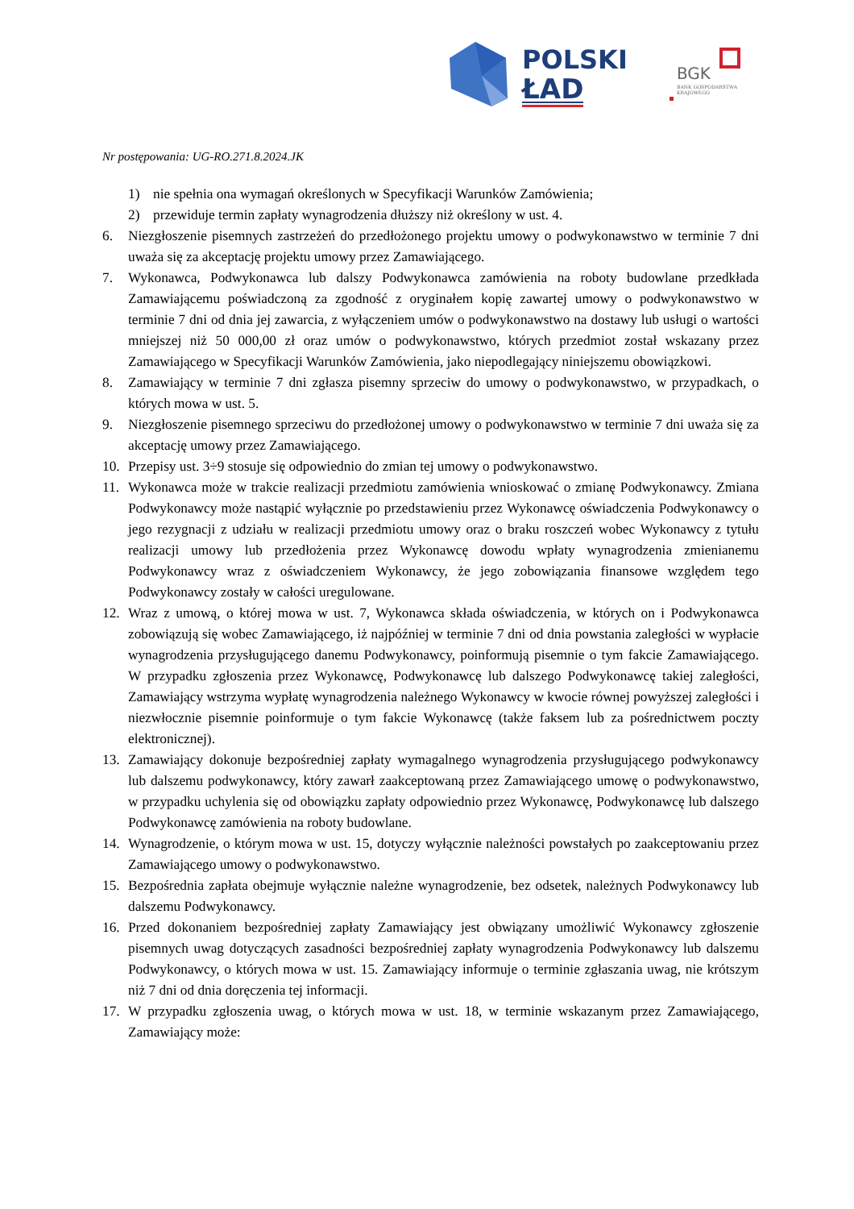POLSKI
ŁAD
BGK
BANK GOSPODARSTWA
KRAJOWEGO
Nr postępowania: UG-RO.271.8.2024.JK
1) nie spełnia ona wymagań określonych w Specyfikacji Warunków Zamówienia;
2) przewiduje termin zapłaty wynagrodzenia dłuższy niż określony w ust. 4.
6. Niezgłoszenie pisemnych zastrzeżeń do przedłożonego projektu umowy o podwykonawstwo w terminie 7 dni uważa się za akceptację projektu umowy przez Zamawiającego.
7. Wykonawca, Podwykonawca lub dalszy Podwykonawca zamówienia na roboty budowlane przedkłada Zamawiającemu poświadczoną za zgodność z oryginałem kopię zawartej umowy o podwykonawstwo w terminie 7 dni od dnia jej zawarcia, z wyłączeniem umów o podwykonawstwo na dostawy lub usługi o wartości mniejszej niż 50 000,00 zł oraz umów o podwykonawstwo, których przedmiot został wskazany przez Zamawiającego w Specyfikacji Warunków Zamówienia, jako niepodlegający niniejszemu obowiązkowi.
8. Zamawiający w terminie 7 dni zgłasza pisemny sprzeciw do umowy o podwykonawstwo, w przypadkach, o których mowa w ust. 5.
9. Niezgłoszenie pisemnego sprzeciwu do przedłożonej umowy o podwykonawstwo w terminie 7 dni uważa się za akceptację umowy przez Zamawiającego.
10. Przepisy ust. 3÷9 stosuje się odpowiednio do zmian tej umowy o podwykonawstwo.
11. Wykonawca może w trakcie realizacji przedmiotu zamówienia wnioskować o zmianę Podwykonawcy. Zmiana Podwykonawcy może nastąpić wyłącznie po przedstawieniu przez Wykonawcę oświadczenia Podwykonawcy o jego rezygnacji z udziału w realizacji przedmiotu umowy oraz o braku roszczeń wobec Wykonawcy z tytułu realizacji umowy lub przedłożenia przez Wykonawcę dowodu wpłaty wynagrodzenia zmienianemu Podwykonawcy wraz z oświadczeniem Wykonawcy, że jego zobowiązania finansowe względem tego Podwykonawcy zostały w całości uregulowane.
12. Wraz z umową, o której mowa w ust. 7, Wykonawca składa oświadczenia, w których on i Podwykonawca zobowiązują się wobec Zamawiającego, iż najpóźniej w terminie 7 dni od dnia powstania zaległości w wypłacie wynagrodzenia przysługującego danemu Podwykonawcy, poinformują pisemnie o tym fakcie Zamawiającego. W przypadku zgłoszenia przez Wykonawcę, Podwykonawcę lub dalszego Podwykonawcę takiej zaległości, Zamawiający wstrzyma wypłatę wynagrodzenia należnego Wykonawcy w kwocie równej powyższej zaległości i niezwłocznie pisemnie poinformuje o tym fakcie Wykonawcę (także faksem lub za pośrednictwem poczty elektronicznej).
13. Zamawiający dokonuje bezpośredniej zapłaty wymagalnego wynagrodzenia przysługującego podwykonawcy lub dalszemu podwykonawcy, który zawarł zaakceptowaną przez Zamawiającego umowę o podwykonawstwo, w przypadku uchylenia się od obowiązku zapłaty odpowiednio przez Wykonawcę, Podwykonawcę lub dalszego Podwykonawcę zamówienia na roboty budowlane.
14. Wynagrodzenie, o którym mowa w ust. 15, dotyczy wyłącznie należności powstałych po zaakceptowaniu przez Zamawiającego umowy o podwykonawstwo.
15. Bezpośrednia zapłata obejmuje wyłącznie należne wynagrodzenie, bez odsetek, należnych Podwykonawcy lub dalszemu Podwykonawcy.
16. Przed dokonaniem bezpośredniej zapłaty Zamawiający jest obwiązany umożliwić Wykonawcy zgłoszenie pisemnych uwag dotyczących zasadności bezpośredniej zapłaty wynagrodzenia Podwykonawcy lub dalszemu Podwykonawcy, o których mowa w ust. 15. Zamawiający informuje o terminie zgłaszania uwag, nie krótszym niż 7 dni od dnia doręczenia tej informacji.
17. W przypadku zgłoszenia uwag, o których mowa w ust. 18, w terminie wskazanym przez Zamawiającego, Zamawiający może: